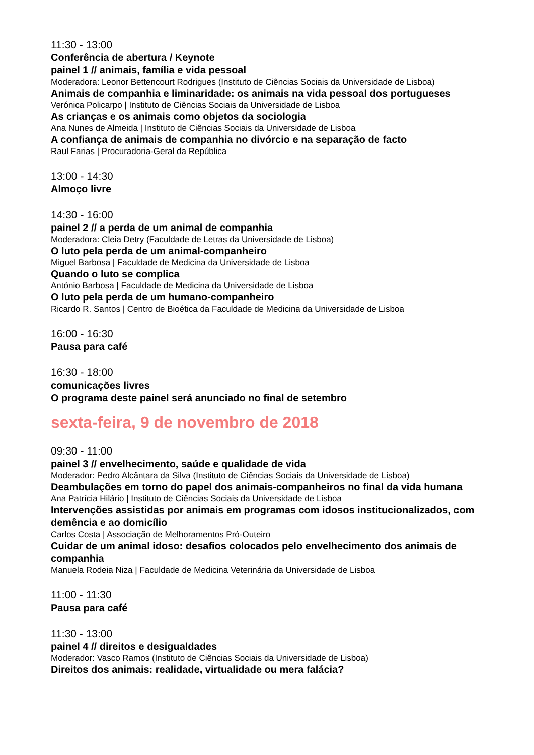11:30 - 13:00
Conferência de abertura / Keynote
painel 1 // animais, família e vida pessoal
Moderadora: Leonor Bettencourt Rodrigues (Instituto de Ciências Sociais da Universidade de Lisboa)
Animais de companhia e liminaridade: os animais na vida pessoal dos portugueses
Verónica Policarpo | Instituto de Ciências Sociais da Universidade de Lisboa
As crianças e os animais como objetos da sociologia
Ana Nunes de Almeida | Instituto de Ciências Sociais da Universidade de Lisboa
A confiança de animais de companhia no divórcio e na separação de facto
Raul Farias | Procuradoria-Geral da República
13:00 - 14:30
Almoço livre
14:30 - 16:00
painel 2 // a perda de um animal de companhia
Moderadora: Cleia Detry (Faculdade de Letras da Universidade de Lisboa)
O luto pela perda de um animal-companheiro
Miguel Barbosa | Faculdade de Medicina da Universidade de Lisboa
Quando o luto se complica
António Barbosa | Faculdade de Medicina da Universidade de Lisboa
O luto pela perda de um humano-companheiro
Ricardo R. Santos | Centro de Bioética da Faculdade de Medicina da Universidade de Lisboa
16:00 - 16:30
Pausa para café
16:30 - 18:00
comunicações livres
O programa deste painel será anunciado no final de setembro
sexta-feira, 9 de novembro de 2018
09:30 - 11:00
painel 3 // envelhecimento, saúde e qualidade de vida
Moderador: Pedro Alcântara da Silva (Instituto de Ciências Sociais da Universidade de Lisboa)
Deambulações em torno do papel dos animais-companheiros no final da vida humana
Ana Patrícia Hilário | Instituto de Ciências Sociais da Universidade de Lisboa
Intervenções assistidas por animais em programas com idosos institucionalizados, com demência e ao domicílio
Carlos Costa | Associação de Melhoramentos Pró-Outeiro
Cuidar de um animal idoso: desafios colocados pelo envelhecimento dos animais de companhia
Manuela Rodeia Niza | Faculdade de Medicina Veterinária da Universidade de Lisboa
11:00 - 11:30
Pausa para café
11:30 - 13:00
painel 4 // direitos e desigualdades
Moderador: Vasco Ramos (Instituto de Ciências Sociais da Universidade de Lisboa)
Direitos dos animais: realidade, virtualidade ou mera falácia?